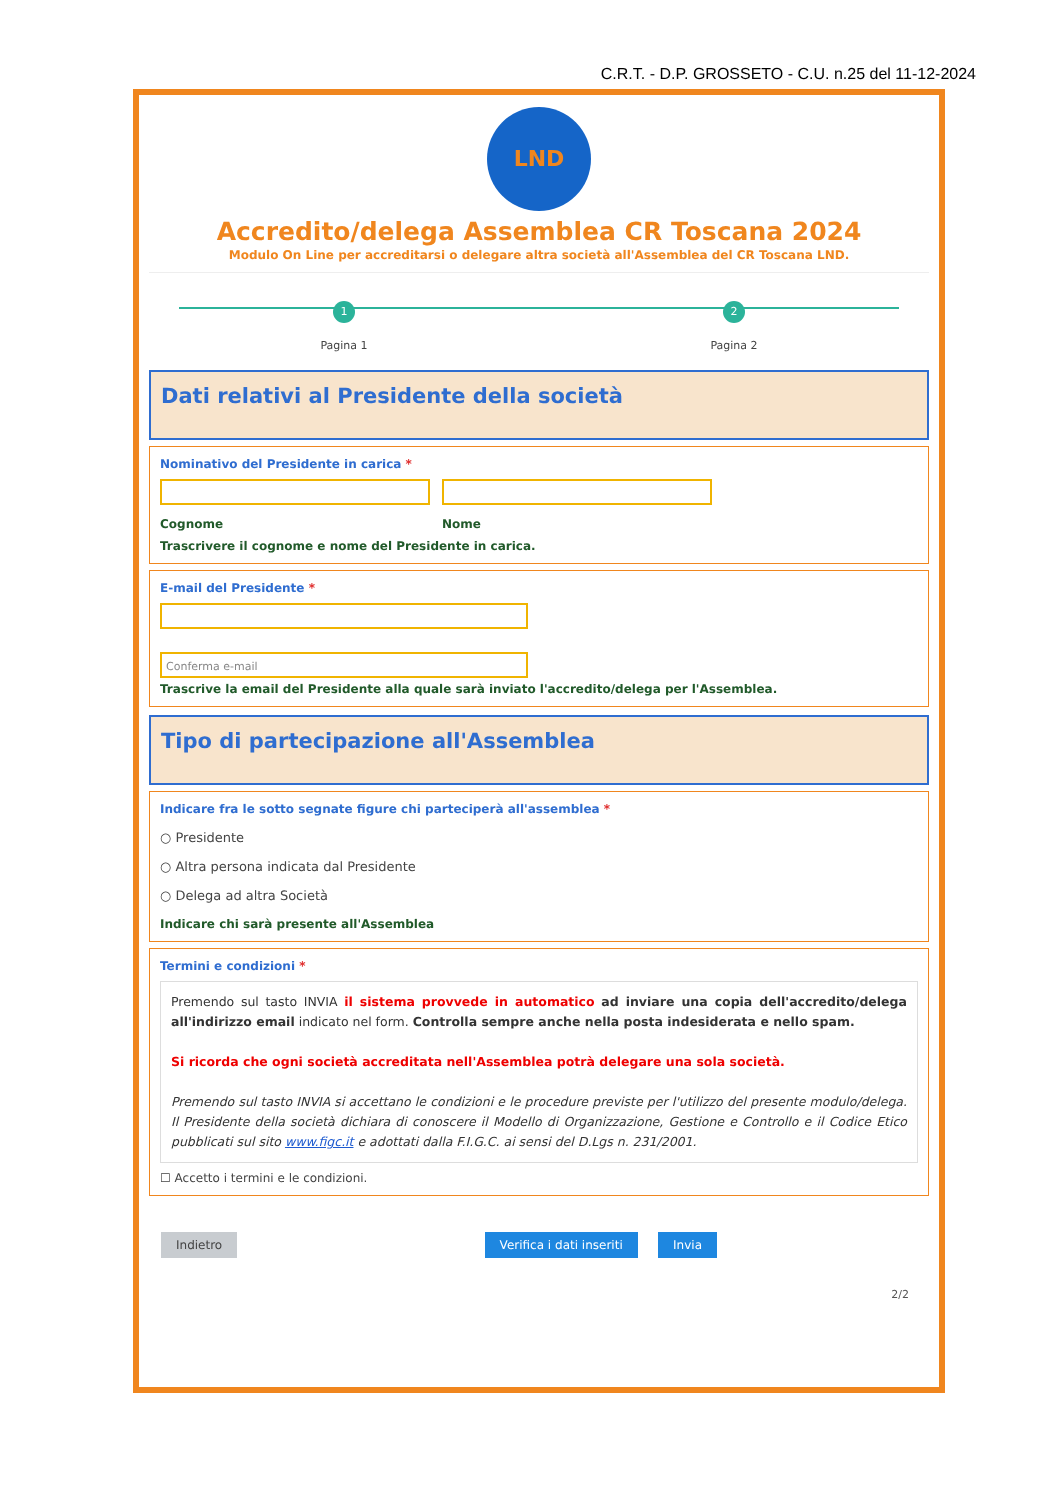C.R.T. - D.P. GROSSETO - C.U. n.25 del 11-12-2024
LND
Accredito/delega Assemblea CR Toscana 2024
Modulo On Line per accreditarsi o delegare altra società all'Assemblea del CR Toscana LND.
1
Pagina 1
2
Pagina 2
Dati relativi al Presidente della società
Nominativo del Presidente in carica *
Cognome Nome
Trascrivere il cognome e nome del Presidente in carica.
E-mail del Presidente *
Conferma e-mail
Trascrive la email del Presidente alla quale sarà inviato l'accredito/delega per l'Assemblea.
Tipo di partecipazione all'Assemblea
Indicare fra le sotto segnate figure chi parteciperà all'assemblea *
○ Presidente
○ Altra persona indicata dal Presidente
○ Delega ad altra Società
Indicare chi sarà presente all'Assemblea
Termini e condizioni *
Premendo sul tasto INVIA il sistema provvede in automatico ad inviare una copia dell'accredito/delega all'indirizzo email indicato nel form. Controlla sempre anche nella posta indesiderata e nello spam.
Si ricorda che ogni società accreditata nell'Assemblea potrà delegare una sola società.
Premendo sul tasto INVIA si accettano le condizioni e le procedure previste per l'utilizzo del presente modulo/delega. Il Presidente della società dichiara di conoscere il Modello di Organizzazione, Gestione e Controllo e il Codice Etico pubblicati sul sito www.figc.it e adottati dalla F.I.G.C. ai sensi del D.Lgs n. 231/2001.
☐ Accetto i termini e le condizioni.
Indietro Verifica i dati inseriti Invia
2/2